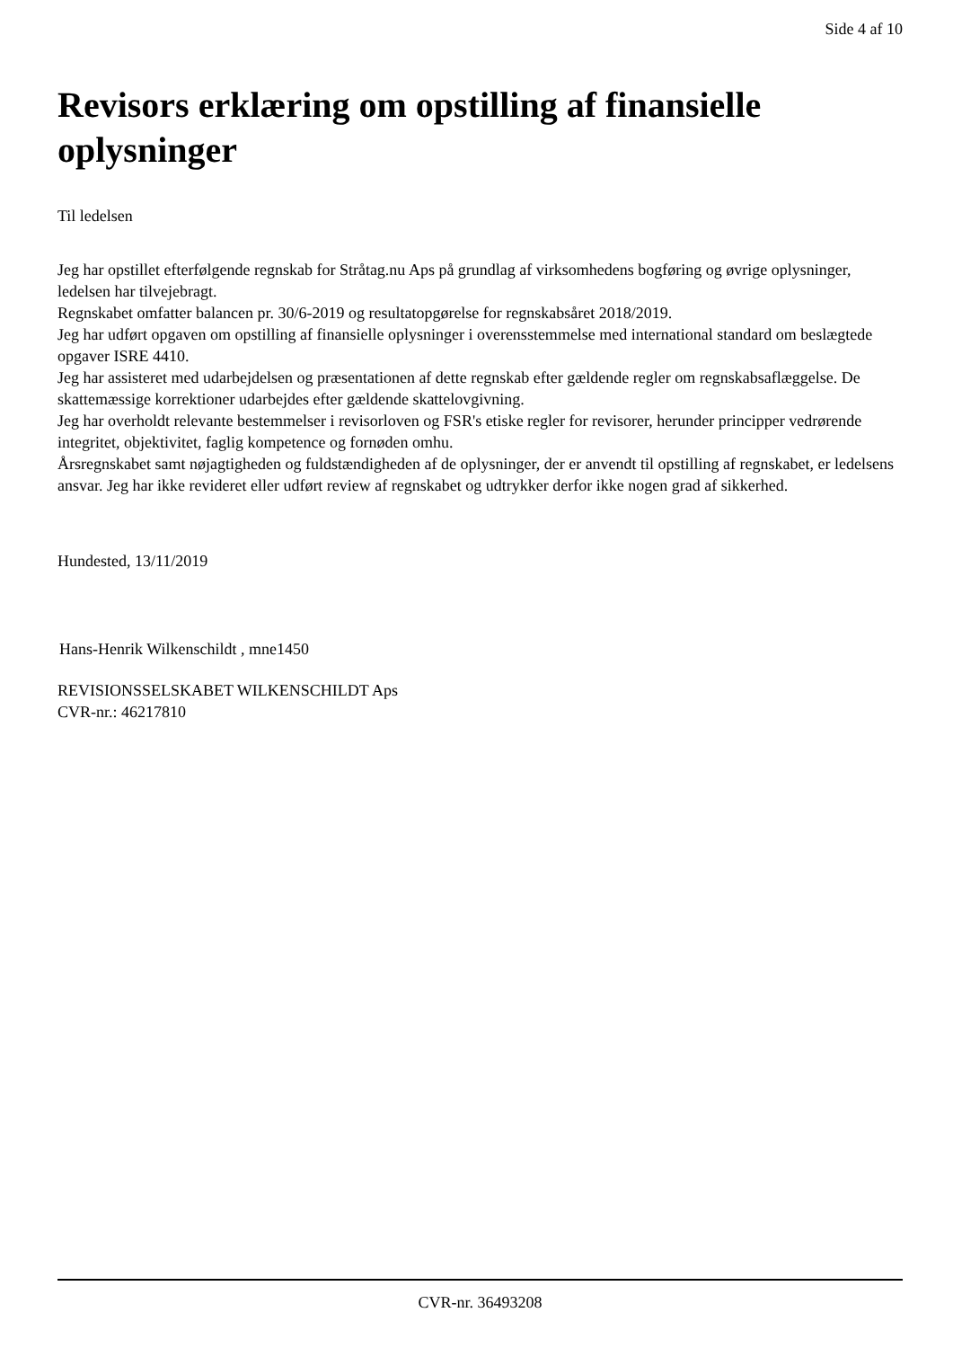Side 4 af 10
Revisors erklæring om opstilling af finansielle oplysninger
Til ledelsen
Jeg har opstillet efterfølgende regnskab for Stråtag.nu Aps på grundlag af virksomhedens bogføring og øvrige oplysninger, ledelsen har tilvejebragt.
Regnskabet omfatter balancen pr. 30/6-2019 og resultatopgørelse for regnskabsåret 2018/2019.
Jeg har udført opgaven om opstilling af finansielle oplysninger i overensstemmelse med international standard om beslægtede opgaver ISRE 4410.
Jeg har assisteret med udarbejdelsen og præsentationen af dette regnskab efter gældende regler om regnskabsaflæggelse. De skattemæssige korrektioner udarbejdes efter gældende skattelovgivning.
Jeg har overholdt relevante bestemmelser i revisorloven og FSR's etiske regler for revisorer, herunder principper vedrørende integritet, objektivitet, faglig kompetence og fornøden omhu.
Årsregnskabet samt nøjagtigheden og fuldstændigheden af de oplysninger, der er anvendt til opstilling af regnskabet, er ledelsens ansvar. Jeg har ikke revideret eller udført review af regnskabet og udtrykker derfor ikke nogen grad af sikkerhed.
Hundested, 13/11/2019
Hans-Henrik Wilkenschildt , mne1450
REVISIONSSELSKABET WILKENSCHILDT Aps
CVR-nr.: 46217810
CVR-nr. 36493208